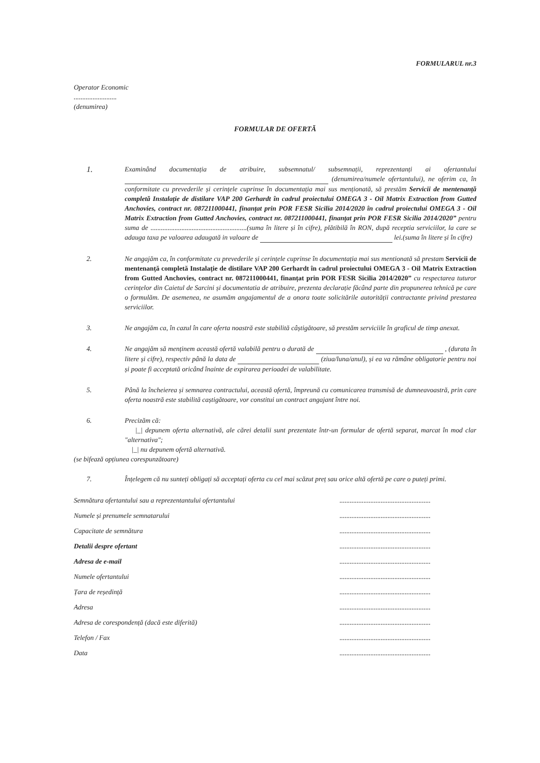FORMULARUL nr.3
Operator Economic
.........................
(denumirea)
FORMULAR DE OFERTĂ
1.
Examinând documentația de atribuire, subsemnatul/ subsemnații, reprezentanți ai ofertantului (denumirea/numele ofertantului), ne oferim ca, în conformitate cu prevederile și cerințele cuprinse în documentația mai sus menționată, să prestăm Servicii de mentenanță completă Instalație de distilare VAP 200 Gerhardt în cadrul proiectului OMEGA 3 - Oil Matrix Extraction from Gutted Anchovies, contract nr. 087211000441, finanțat prin POR FESR Sicilia 2014/2020 în cadrul proiectului OMEGA 3 - Oil Matrix Extraction from Gutted Anchovies, contract nr. 087211000441, finanțat prin POR FESR Sicilia 2014/2020” pentru suma de ........................................................(suma în litere și în cifre), plătibilă în RON, după receptia serviciilor, la care se adauga taxa pe valoarea adaugată in valoare de lei.(suma în litere și în cifre)
2. Ne angajăm ca, în conformitate cu prevederile și cerințele cuprinse în documentația mai sus mentionată să prestam Servicii de mentenanță completă Instalație de distilare VAP 200 Gerhardt în cadrul proiectului OMEGA 3 - Oil Matrix Extraction from Gutted Anchovies, contract nr. 087211000441, finanțat prin POR FESR Sicilia 2014/2020” cu respectarea tuturor cerințelor din Caietul de Sarcini și documentatia de atribuire, prezenta declarație făcând parte din propunerea tehnică pe care o formulăm. De asemenea, ne asumăm angajamentul de a onora toate solicitările autorității contractante privind prestarea serviciilor.
3. Ne angajăm ca, în cazul în care oferta noastră este stabilită câștigătoare, să prestăm serviciile în graficul de timp anexat.
4. Ne angajăm să menținem această ofertă valabilă pentru o durată de , (durata în litere și cifre), respectiv până la data de (ziua/luna/anul), și ea va rămâne obligatorie pentru noi și poate fi acceptată oricând înainte de expirarea perioadei de valabilitate.
5. Până la încheierea și semnarea contractului, această ofertă, împreună cu comunicarea transmisă de dumneavoastră, prin care oferta noastră este stabilită caștigătoare, vor constitui un contract angajant între noi.
6. Precizăm că:
|_| depunem oferta alternativă, ale cărei detalii sunt prezentate într-un formular de ofertă separat, marcat în mod clar "alternativa";
|_| nu depunem ofertă alternativă.
(se bifează opțiunea corespunzătoare)
7. Înțelegem că nu sunteți obligați să acceptați oferta cu cel mai scăzut preț sau orice altă ofertă pe care o puteți primi.
Semnătura ofertantului sau a reprezentantului ofertantului.....................................................
Numele și prenumele semnatarului.....................................................
Capacitate de semnătura.....................................................
Detalii despre ofertant.....................................................
Adresa de e-mail.....................................................
Numele ofertantului.....................................................
Țara de reședință.....................................................
Adresa.....................................................
Adresa de corespondență (dacă este diferită).....................................................
Telefon / Fax.....................................................
Data.....................................................